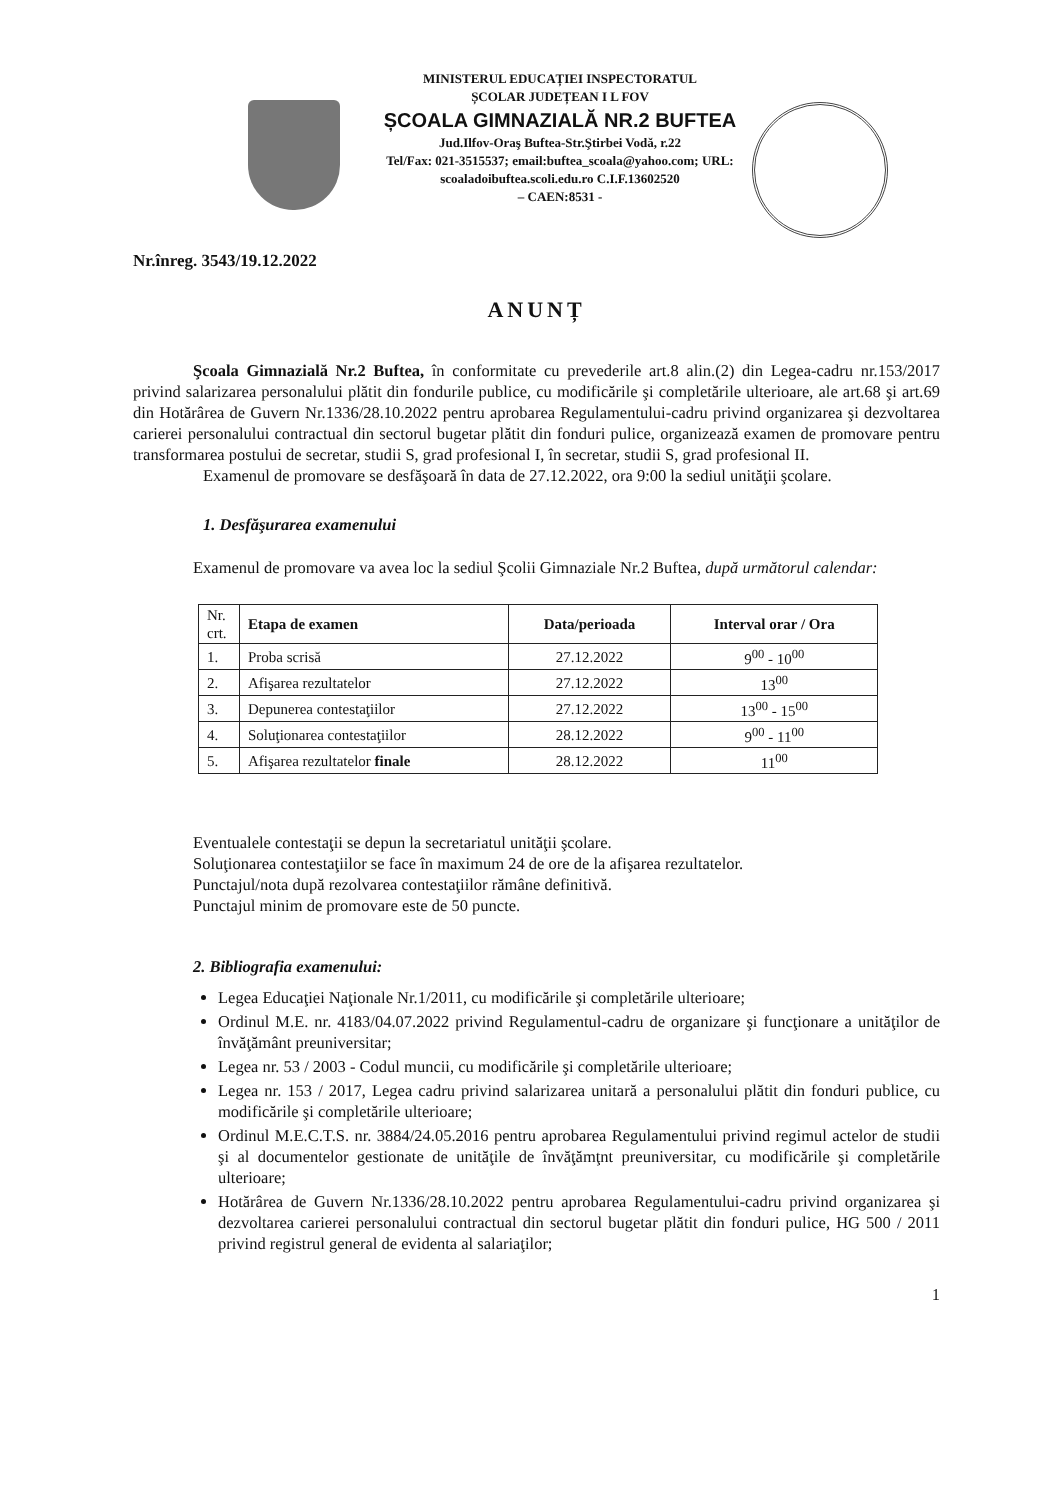MINISTERUL EDUCAȚIEI INSPECTORATUL
ȘCOLAR JUDEȚEAN I L FOV
ȘCOALA GIMNAZIALĂ NR.2 BUFTEA
Jud.Ilfov-Oraş Buftea-Str.Ştirbei Vodă, r.22
Tel/Fax: 021-3515537; email:buftea_scoala@yahoo.com; URL:
scoaladoibuftea.scoli.edu.ro C.I.F.13602520
– CAEN:8531 -
Nr.înreg. 3543/19.12.2022
ANUNȚ
Şcoala Gimnazială Nr.2 Buftea, în conformitate cu prevederile art.8 alin.(2) din Legea-cadru nr.153/2017 privind salarizarea personalului plătit din fondurile publice, cu modificările şi completările ulterioare, ale art.68 şi art.69 din Hotărârea de Guvern Nr.1336/28.10.2022 pentru aprobarea Regulamentului-cadru privind organizarea şi dezvoltarea carierei personalului contractual din sectorul bugetar plătit din fonduri pulice, organizează examen de promovare pentru transformarea postului de secretar, studii S, grad profesional I, în secretar, studii S, grad profesional II.
Examenul de promovare se desfăşoară în data de 27.12.2022, ora 9:00 la sediul unităţii şcolare.
1. Desfăşurarea examenului
Examenul de promovare va avea loc la sediul Şcolii Gimnaziale Nr.2 Buftea, după următorul calendar:
| Nr. crt. | Etapa de examen | Data/perioada | Interval orar / Ora |
| 1. | Proba scrisă | 27.12.2022 | 9<sup>00</sup> - 10<sup>00</sup> |
| 2. | Afişarea rezultatelor | 27.12.2022 | 13<sup>00</sup> |
| 3. | Depunerea contestaţiilor | 27.12.2022 | 13<sup>00</sup> - 15<sup>00</sup> |
| 4. | Soluţionarea contestaţiilor | 28.12.2022 | 9<sup>00</sup> - 11<sup>00</sup> |
| 5. | Afişarea rezultatelor finale | 28.12.2022 | 11<sup>00</sup> |
Eventualele contestaţii se depun la secretariatul unităţii şcolare.
Soluţionarea contestaţiilor se face în maximum 24 de ore de la afişarea rezultatelor.
Punctajul/nota după rezolvarea contestaţiilor rămâne definitivă.
Punctajul minim de promovare este de 50 puncte.
2. Bibliografia examenului:
Legea Educaţiei Naţionale Nr.1/2011, cu modificările şi completările ulterioare;
Ordinul M.E. nr. 4183/04.07.2022 privind Regulamentul-cadru de organizare şi funcţionare a unităţilor de învăţământ preuniversitar;
Legea nr. 53 / 2003 - Codul muncii, cu modificările şi completările ulterioare;
Legea nr. 153 / 2017, Legea cadru privind salarizarea unitară a personalului plătit din fonduri publice, cu modificările şi completările ulterioare;
Ordinul M.E.C.T.S. nr. 3884/24.05.2016 pentru aprobarea Regulamentului privind regimul actelor de studii şi al documentelor gestionate de unităţile de învăţămţnt preuniversitar, cu modificările şi completările ulterioare;
Hotărârea de Guvern Nr.1336/28.10.2022 pentru aprobarea Regulamentului-cadru privind organizarea şi dezvoltarea carierei personalului contractual din sectorul bugetar plătit din fonduri pulice, HG 500 / 2011 privind registrul general de evidenta al salariaţilor;
1